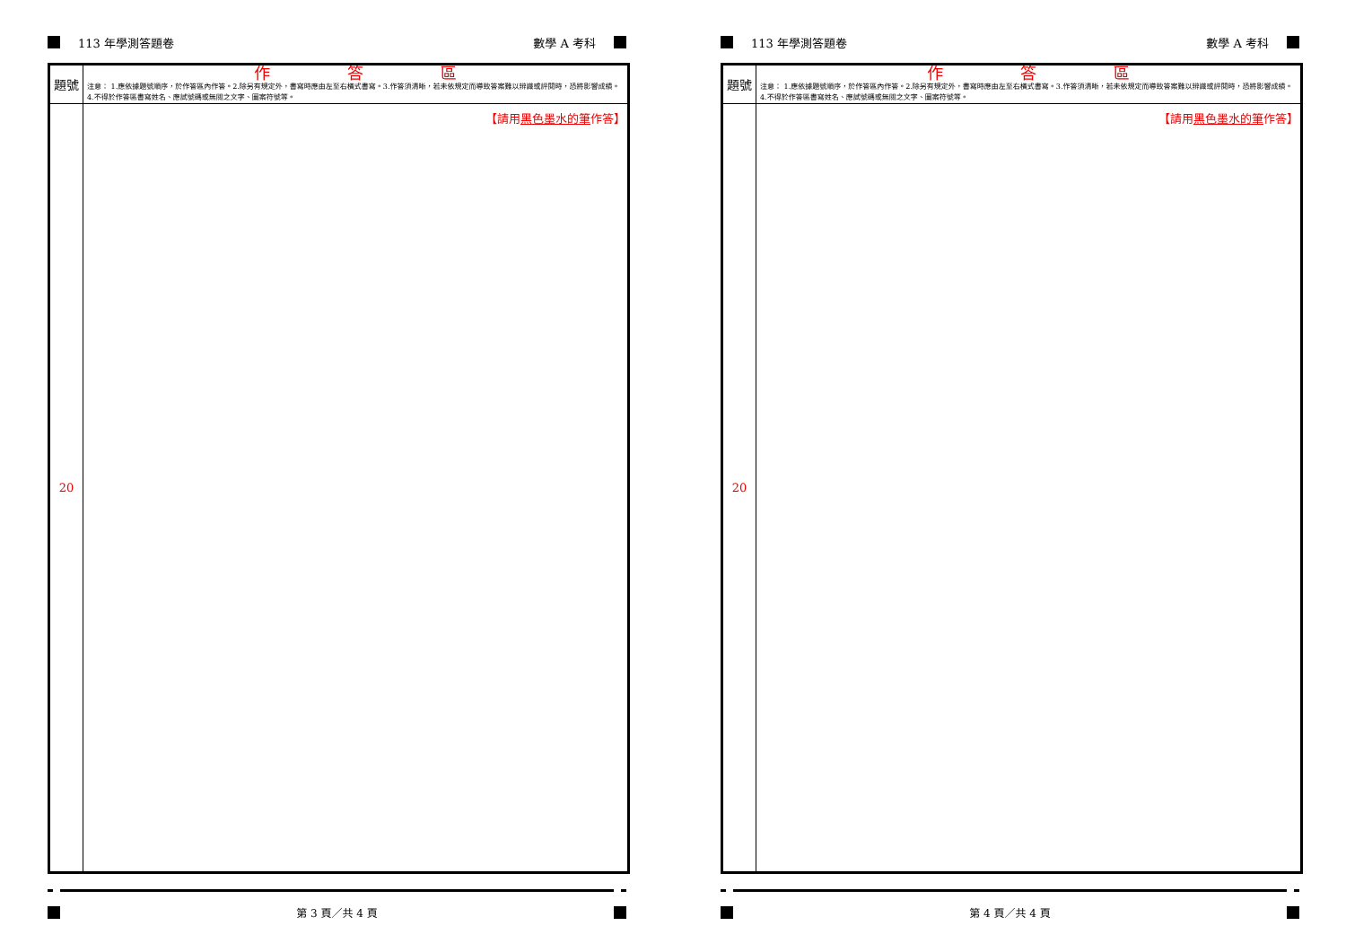113 年學測答題卷 數學 A 考科
| 題號 | 作 答 區 注意： 1.應依據題號順序，於作答區內作答。2.除另有規定外，書寫時應由左至右橫式書寫。3.作答須清晰，若未依規定而導致答案難以辨識或評閱時，恐將影響成績。4.不得於作答區書寫姓名、應試號碼或無關之文字、圖案符號等。 |
| 20 | 【請用 黑色墨水的筆 作答】 |
第 3 頁／共 4 頁
113 年學測答題卷 數學 A 考科
| 題號 | 作 答 區 注意： 1.應依據題號順序，於作答區內作答。2.除另有規定外，書寫時應由左至右橫式書寫。3.作答須清晰，若未依規定而導致答案難以辨識或評閱時，恐將影響成績。4.不得於作答區書寫姓名、應試號碼或無關之文字、圖案符號等。 |
| 20 | 【請用 黑色墨水的筆 作答】 |
第 4 頁／共 4 頁